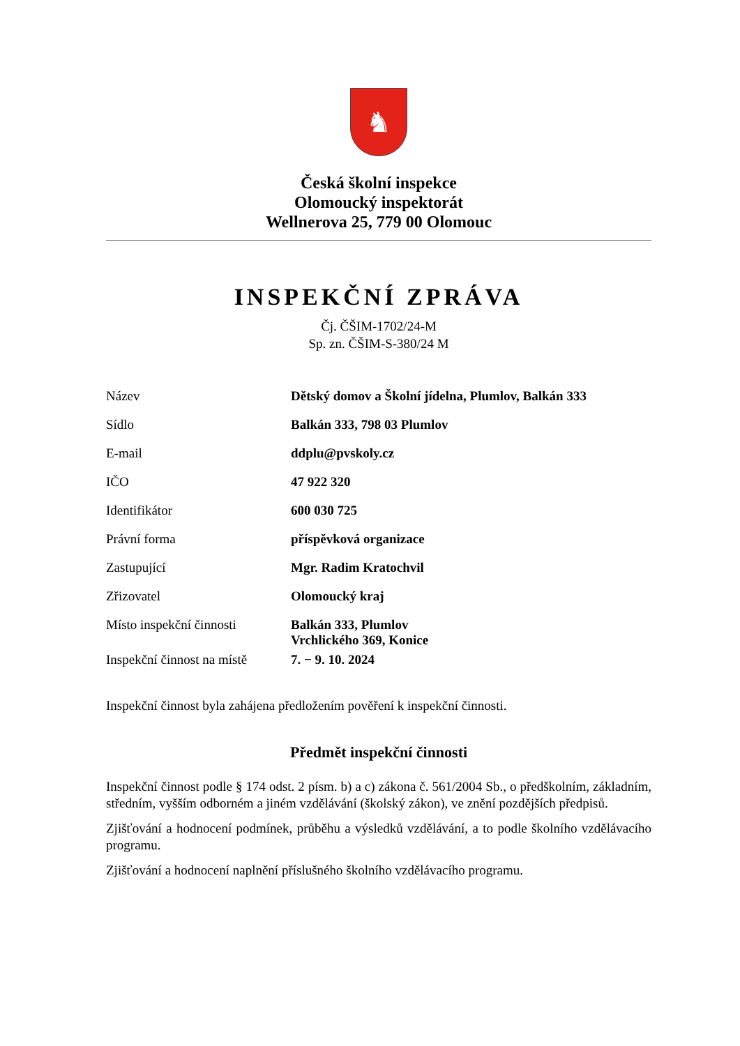♞
Česká školní inspekce
Olomoucký inspektorát
Wellnerova 25, 779 00 Olomouc
INSPEKČNÍ ZPRÁVA
Čj. ČŠIM-1702/24-M
Sp. zn. ČŠIM-S-380/24 M
| Název | Dětský domov a Školní jídelna, Plumlov, Balkán 333 |
| Sídlo | Balkán 333, 798 03 Plumlov |
| E-mail | ddplu@pvskoly.cz |
| IČO | 47 922 320 |
| Identifikátor | 600 030 725 |
| Právní forma | příspěvková organizace |
| Zastupující | Mgr. Radim Kratochvil |
| Zřizovatel | Olomoucký kraj |
| Místo inspekční činnosti | Balkán 333, Plumlov Vrchlického 369, Konice |
| Inspekční činnost na místě | 7. − 9. 10. 2024 |
Inspekční činnost byla zahájena předložením pověření k inspekční činnosti.
Předmět inspekční činnosti
Inspekční činnost podle § 174 odst. 2 písm. b) a c) zákona č. 561/2004 Sb., o předškolním, základním, středním, vyšším odborném a jiném vzdělávání (školský zákon), ve znění pozdějších předpisů.
Zjišťování a hodnocení podmínek, průběhu a výsledků vzdělávání, a to podle školního vzdělávacího programu.
Zjišťování a hodnocení naplnění příslušného školního vzdělávacího programu.